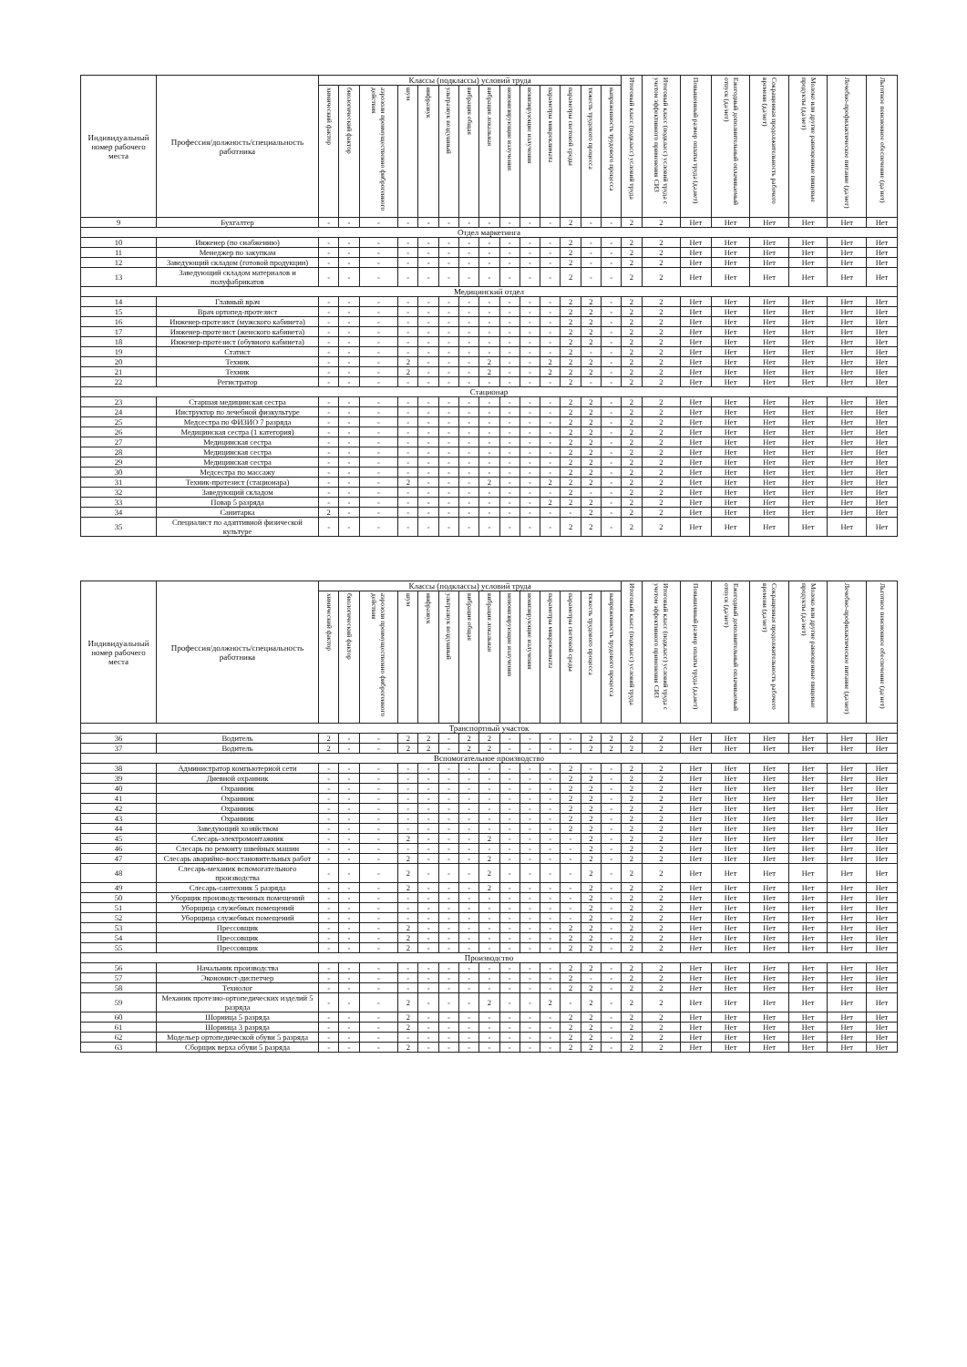| Индивидуальный номер рабочего места | Профессия/должность/специальность работника | Классы (подклассы) условий труда | | | | | | | | | | | | | | Итоговый класс (подкласс) условий труда | Итоговый класс (подкласс) условий труда с учетом эффективного применения СИЗ | Повышенный размер оплаты труда (да,нет) | Ежегодный дополнительный оплачиваемый отпуск (да/нет) | Сокращенная продолжительность рабочего времени (да/нет) | Молоко или другие равноценные пищевые продукты (да/нет) | Лечебно-профилактическое питание (да/нет) | Льготное пенсионное обеспечение (да/нет) |
| --- | --- | --- | --- | --- | --- | --- | --- | --- | --- | --- | --- | --- | --- | --- | --- | --- | --- | --- | --- | --- | --- | --- | --- |
| | | химический фактор | биологический фактор | аэрозоли преимущественно фиброгенного действия | шум | инфразвук | ультразвук воздушный | вибрация общая | вибрация локальная | неионизирующие излучения | ионизирующие излучения | параметры микроклимата | параметры световой среды | тяжесть трудового процесса | напряженность трудового процесса | | | | | | | | |
| 9 | Бухгалтер | - | - | - | - | - | - | - | - | - | - | - | 2 | - | - | 2 | 2 | Нет | Нет | Нет | Нет | Нет | Нет |
| Отдел маркетинга | | | | | | | | | | | | | | | | | | | | | | | |
| 10 | Инженер (по снабжению) | - | - | - | - | - | - | - | - | - | - | - | 2 | - | - | 2 | 2 | Нет | Нет | Нет | Нет | Нет | Нет |
| 11 | Менеджер по закупкам | - | - | - | - | - | - | - | - | - | - | - | 2 | - | - | 2 | 2 | Нет | Нет | Нет | Нет | Нет | Нет |
| 12 | Заведующий складом (готовой продукции) | - | - | - | - | - | - | - | - | - | - | - | 2 | - | - | 2 | 2 | Нет | Нет | Нет | Нет | Нет | Нет |
| 13 | Заведующий складом материалов и полуфабрикатов | - | - | - | - | - | - | - | - | - | - | - | 2 | - | - | 2 | 2 | Нет | Нет | Нет | Нет | Нет | Нет |
| Медицинский отдел | | | | | | | | | | | | | | | | | | | | | | | |
| 14 | Главный врач | - | - | - | - | - | - | - | - | - | - | - | 2 | 2 | - | 2 | 2 | Нет | Нет | Нет | Нет | Нет | Нет |
| 15 | Врач ортопед-протезист | - | - | - | - | - | - | - | - | - | - | - | 2 | 2 | - | 2 | 2 | Нет | Нет | Нет | Нет | Нет | Нет |
| 16 | Инженер-протезист (мужского кабинета) | - | - | - | - | - | - | - | - | - | - | - | 2 | 2 | - | 2 | 2 | Нет | Нет | Нет | Нет | Нет | Нет |
| 17 | Инженер-протезист (женского кабинета) | - | - | - | - | - | - | - | - | - | - | - | 2 | 2 | - | 2 | 2 | Нет | Нет | Нет | Нет | Нет | Нет |
| 18 | Инженер-протезист (обувного кабинета) | - | - | - | - | - | - | - | - | - | - | - | 2 | 2 | - | 2 | 2 | Нет | Нет | Нет | Нет | Нет | Нет |
| 19 | Статист | - | - | - | - | - | - | - | - | - | - | - | 2 | - | - | 2 | 2 | Нет | Нет | Нет | Нет | Нет | Нет |
| 20 | Техник | - | - | - | 2 | - | - | - | 2 | - | - | 2 | 2 | 2 | - | 2 | 2 | Нет | Нет | Нет | Нет | Нет | Нет |
| 21 | Техник | - | - | - | 2 | - | - | - | 2 | - | - | 2 | 2 | 2 | - | 2 | 2 | Нет | Нет | Нет | Нет | Нет | Нет |
| 22 | Регистратор | - | - | - | - | - | - | - | - | - | - | - | 2 | - | - | 2 | 2 | Нет | Нет | Нет | Нет | Нет | Нет |
| Стационар | | | | | | | | | | | | | | | | | | | | | | | |
| 23 | Старшая медицинская сестра | - | - | - | - | - | - | - | - | - | - | - | 2 | 2 | - | 2 | 2 | Нет | Нет | Нет | Нет | Нет | Нет |
| 24 | Инструктор по лечебной физкультуре | - | - | - | - | - | - | - | - | - | - | - | 2 | 2 | - | 2 | 2 | Нет | Нет | Нет | Нет | Нет | Нет |
| 25 | Медсестра по ФИЗИО 7 разряда | - | - | - | - | - | - | - | - | - | - | - | 2 | 2 | - | 2 | 2 | Нет | Нет | Нет | Нет | Нет | Нет |
| 26 | Медицинская сестра (1 категория) | - | - | - | - | - | - | - | - | - | - | - | 2 | 2 | - | 2 | 2 | Нет | Нет | Нет | Нет | Нет | Нет |
| 27 | Медицинская сестра | - | - | - | - | - | - | - | - | - | - | - | 2 | 2 | - | 2 | 2 | Нет | Нет | Нет | Нет | Нет | Нет |
| 28 | Медицинская сестра | - | - | - | - | - | - | - | - | - | - | - | 2 | 2 | - | 2 | 2 | Нет | Нет | Нет | Нет | Нет | Нет |
| 29 | Медицинская сестра | - | - | - | - | - | - | - | - | - | - | - | 2 | 2 | - | 2 | 2 | Нет | Нет | Нет | Нет | Нет | Нет |
| 30 | Медсестра по массажу | - | - | - | - | - | - | - | - | - | - | - | 2 | 2 | - | 2 | 2 | Нет | Нет | Нет | Нет | Нет | Нет |
| 31 | Техник-протезист (стационара) | - | - | - | 2 | - | - | - | 2 | - | - | 2 | 2 | 2 | - | 2 | 2 | Нет | Нет | Нет | Нет | Нет | Нет |
| 32 | Заведующий складом | - | - | - | - | - | - | - | - | - | - | - | 2 | - | - | 2 | 2 | Нет | Нет | Нет | Нет | Нет | Нет |
| 33 | Повар 5 разряда | - | - | - | - | - | - | - | - | - | - | 2 | 2 | 2 | - | 2 | 2 | Нет | Нет | Нет | Нет | Нет | Нет |
| 34 | Санитарка | 2 | - | - | - | - | - | - | - | - | - | - | - | 2 | - | 2 | 2 | Нет | Нет | Нет | Нет | Нет | Нет |
| 35 | Специалист по адаптивной физической культуре | - | - | - | - | - | - | - | - | - | - | - | 2 | 2 | - | 2 | 2 | Нет | Нет | Нет | Нет | Нет | Нет |
| Индивидуальный номер рабочего места | Профессия/должность/специальность работника | Классы (подклассы) условий труда | | | | | | | | | | | | | | Итоговый класс (подкласс) условий труда | Итоговый класс (подкласс) условий труда с учетом эффективного применения СИЗ | Повышенный размер оплаты труда (да,нет) | Ежегодный дополнительный оплачиваемый отпуск (да/нет) | Сокращенная продолжительность рабочего времени (да/нет) | Молоко или другие равноценные пищевые продукты (да/нет) | Лечебно-профилактическое питание (да/нет) | Льготное пенсионное обеспечение (да/нет) |
| --- | --- | --- | --- | --- | --- | --- | --- | --- | --- | --- | --- | --- | --- | --- | --- | --- | --- | --- | --- | --- | --- | --- | --- |
| | | химический фактор | биологический фактор | аэрозоли преимущественно фиброгенного действия | шум | инфразвук | ультразвук воздушный | вибрация общая | вибрация локальная | неионизирующие излучения | ионизирующие излучения | параметры микроклимата | параметры световой среды | тяжесть трудового процесса | напряженность трудового процесса | | | | | | | | |
| Транспортный участок | | | | | | | | | | | | | | | | | | | | | | | |
| 36 | Водитель | 2 | - | - | 2 | 2 | - | 2 | 2 | - | - | - | - | 2 | 2 | 2 | 2 | Нет | Нет | Нет | Нет | Нет | Нет |
| 37 | Водитель | 2 | - | - | 2 | 2 | - | 2 | 2 | - | - | - | - | 2 | 2 | 2 | 2 | Нет | Нет | Нет | Нет | Нет | Нет |
| Вспомогательное производство | | | | | | | | | | | | | | | | | | | | | | | |
| 38 | Администратор компьютерной сети | - | - | - | - | - | - | - | - | - | - | - | 2 | - | - | 2 | 2 | Нет | Нет | Нет | Нет | Нет | Нет |
| 39 | Дневной охранник | - | - | - | - | - | - | - | - | - | - | - | 2 | 2 | - | 2 | 2 | Нет | Нет | Нет | Нет | Нет | Нет |
| 40 | Охранник | - | - | - | - | - | - | - | - | - | - | - | 2 | 2 | - | 2 | 2 | Нет | Нет | Нет | Нет | Нет | Нет |
| 41 | Охранник | - | - | - | - | - | - | - | - | - | - | - | 2 | 2 | - | 2 | 2 | Нет | Нет | Нет | Нет | Нет | Нет |
| 42 | Охранник | - | - | - | - | - | - | - | - | - | - | - | 2 | 2 | - | 2 | 2 | Нет | Нет | Нет | Нет | Нет | Нет |
| 43 | Охранник | - | - | - | - | - | - | - | - | - | - | - | 2 | 2 | - | 2 | 2 | Нет | Нет | Нет | Нет | Нет | Нет |
| 44 | Заведующий хозяйством | - | - | - | - | - | - | - | - | - | - | - | 2 | 2 | - | 2 | 2 | Нет | Нет | Нет | Нет | Нет | Нет |
| 45 | Слесарь-электромонтажник | - | - | - | 2 | - | - | - | 2 | - | - | - | - | 2 | - | 2 | 2 | Нет | Нет | Нет | Нет | Нет | Нет |
| 46 | Слесарь по ремонту швейных машин | - | - | - | - | - | - | - | - | - | - | - | - | 2 | - | 2 | 2 | Нет | Нет | Нет | Нет | Нет | Нет |
| 47 | Слесарь аварийно-восстановительных работ | - | - | - | 2 | - | - | - | 2 | - | - | - | - | 2 | - | 2 | 2 | Нет | Нет | Нет | Нет | Нет | Нет |
| 48 | Слесарь-механик вспомогательного производства | - | - | - | 2 | - | - | - | 2 | - | - | - | - | 2 | - | 2 | 2 | Нет | Нет | Нет | Нет | Нет | Нет |
| 49 | Слесарь-сантехник 5 разряда | - | - | - | 2 | - | - | - | 2 | - | - | - | - | 2 | - | 2 | 2 | Нет | Нет | Нет | Нет | Нет | Нет |
| 50 | Уборщик производственных помещений | - | - | - | - | - | - | - | - | - | - | - | - | 2 | - | 2 | 2 | Нет | Нет | Нет | Нет | Нет | Нет |
| 51 | Уборщица служебных помещений | - | - | - | - | - | - | - | - | - | - | - | - | 2 | - | 2 | 2 | Нет | Нет | Нет | Нет | Нет | Нет |
| 52 | Уборщица служебных помещений | - | - | - | - | - | - | - | - | - | - | - | - | 2 | - | 2 | 2 | Нет | Нет | Нет | Нет | Нет | Нет |
| 53 | Прессовщик | - | - | - | 2 | - | - | - | - | - | - | - | 2 | 2 | - | 2 | 2 | Нет | Нет | Нет | Нет | Нет | Нет |
| 54 | Прессовщик | - | - | - | 2 | - | - | - | - | - | - | - | 2 | 2 | - | 2 | 2 | Нет | Нет | Нет | Нет | Нет | Нет |
| 55 | Прессовщик | - | - | - | 2 | - | - | - | - | - | - | - | 2 | 2 | - | 2 | 2 | Нет | Нет | Нет | Нет | Нет | Нет |
| Производство | | | | | | | | | | | | | | | | | | | | | | | |
| 56 | Начальник производства | - | - | - | - | - | - | - | - | - | - | - | 2 | 2 | - | 2 | 2 | Нет | Нет | Нет | Нет | Нет | Нет |
| 57 | Экономист-диспетчер | - | - | - | - | - | - | - | - | - | - | - | 2 | - | - | 2 | 2 | Нет | Нет | Нет | Нет | Нет | Нет |
| 58 | Технолог | - | - | - | - | - | - | - | - | - | - | - | 2 | 2 | - | 2 | 2 | Нет | Нет | Нет | Нет | Нет | Нет |
| 59 | Механик протезно-ортопедических изделий 5 разряда | - | - | - | 2 | - | - | - | 2 | - | - | 2 | - | 2 | - | 2 | 2 | Нет | Нет | Нет | Нет | Нет | Нет |
| 60 | Шорница 5 разряда | - | - | - | 2 | - | - | - | - | - | - | - | 2 | 2 | - | 2 | 2 | Нет | Нет | Нет | Нет | Нет | Нет |
| 61 | Шорница 3 разряда | - | - | - | 2 | - | - | - | - | - | - | - | 2 | 2 | - | 2 | 2 | Нет | Нет | Нет | Нет | Нет | Нет |
| 62 | Модельер ортопедической обуви 5 разряда | - | - | - | - | - | - | - | - | - | - | - | 2 | 2 | - | 2 | 2 | Нет | Нет | Нет | Нет | Нет | Нет |
| 63 | Сборщик верха обуви 5 разряда | - | - | - | 2 | - | - | - | - | - | - | - | 2 | 2 | - | 2 | 2 | Нет | Нет | Нет | Нет | Нет | Нет |